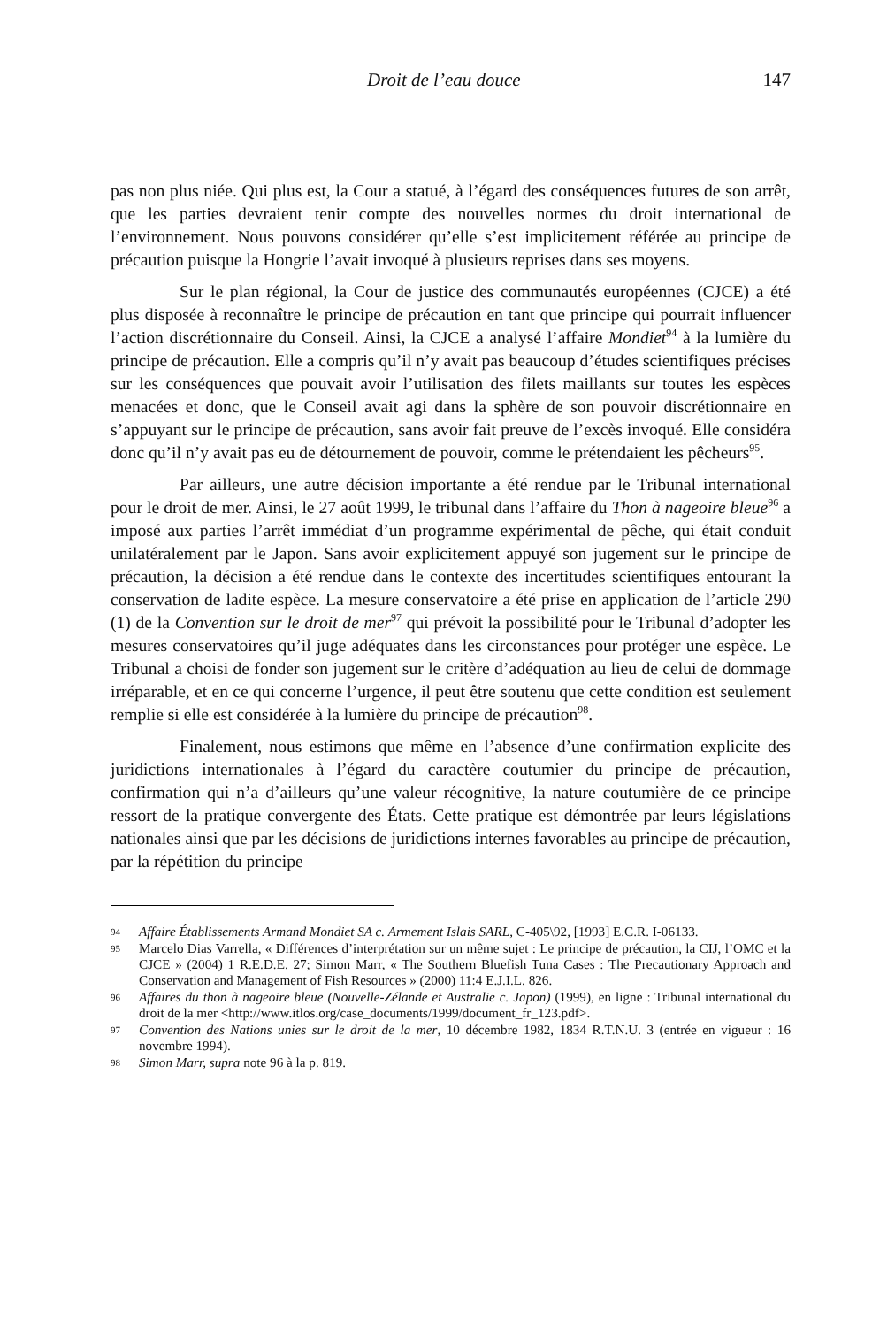Droit de l’eau douce 147
pas non plus niée. Qui plus est, la Cour a statué, à l’égard des conséquences futures de son arrêt, que les parties devraient tenir compte des nouvelles normes du droit international de l’environnement. Nous pouvons considérer qu’elle s’est implicitement référée au principe de précaution puisque la Hongrie l’avait invoqué à plusieurs reprises dans ses moyens.
Sur le plan régional, la Cour de justice des communautés européennes (CJCE) a été plus disposée à reconnaître le principe de précaution en tant que principe qui pourrait influencer l’action discrétionnaire du Conseil. Ainsi, la CJCE a analysé l’affaire Mondiet<sup>94</sup> à la lumière du principe de précaution. Elle a compris qu’il n’y avait pas beaucoup d’études scientifiques précises sur les conséquences que pouvait avoir l’utilisation des filets maillants sur toutes les espèces menacées et donc, que le Conseil avait agi dans la sphère de son pouvoir discrétionnaire en s’appuyant sur le principe de précaution, sans avoir fait preuve de l’excès invoqué. Elle considéra donc qu’il n’y avait pas eu de détournement de pouvoir, comme le prétendaient les pêcheurs<sup>95</sup>.
Par ailleurs, une autre décision importante a été rendue par le Tribunal international pour le droit de mer. Ainsi, le 27 août 1999, le tribunal dans l’affaire du Thon à nageoire bleue<sup>96</sup> a imposé aux parties l’arrêt immédiat d’un programme expérimental de pêche, qui était conduit unilatéralement par le Japon. Sans avoir explicitement appuyé son jugement sur le principe de précaution, la décision a été rendue dans le contexte des incertitudes scientifiques entourant la conservation de ladite espèce. La mesure conservatoire a été prise en application de l’article 290 (1) de la Convention sur le droit de mer<sup>97</sup> qui prévoit la possibilité pour le Tribunal d’adopter les mesures conservatoires qu’il juge adéquates dans les circonstances pour protéger une espèce. Le Tribunal a choisi de fonder son jugement sur le critère d’adéquation au lieu de celui de dommage irréparable, et en ce qui concerne l’urgence, il peut être soutenu que cette condition est seulement remplie si elle est considérée à la lumière du principe de précaution<sup>98</sup>.
Finalement, nous estimons que même en l’absence d’une confirmation explicite des juridictions internationales à l’égard du caractère coutumier du principe de précaution, confirmation qui n’a d’ailleurs qu’une valeur récognitive, la nature coutumière de ce principe ressort de la pratique convergente des États. Cette pratique est démontrée par leurs législations nationales ainsi que par les décisions de juridictions internes favorables au principe de précaution, par la répétition du principe
94 Affaire Établissements Armand Mondiet SA c. Armement Islais SARL, C-405\92, [1993] E.C.R. I-06133.
95 Marcelo Dias Varrella, « Différences d’interprétation sur un même sujet : Le principe de précaution, la CIJ, l’OMC et la CJCE » (2004) 1 R.E.D.E. 27; Simon Marr, « The Southern Bluefish Tuna Cases : The Precautionary Approach and Conservation and Management of Fish Resources » (2000) 11:4 E.J.I.L. 826.
96 Affaires du thon à nageoire bleue (Nouvelle-Zélande et Australie c. Japon) (1999), en ligne : Tribunal international du droit de la mer <http://www.itlos.org/case_documents/1999/document_fr_123.pdf>.
97 Convention des Nations unies sur le droit de la mer, 10 décembre 1982, 1834 R.T.N.U. 3 (entrée en vigueur : 16 novembre 1994).
98 Simon Marr, supra note 96 à la p. 819.